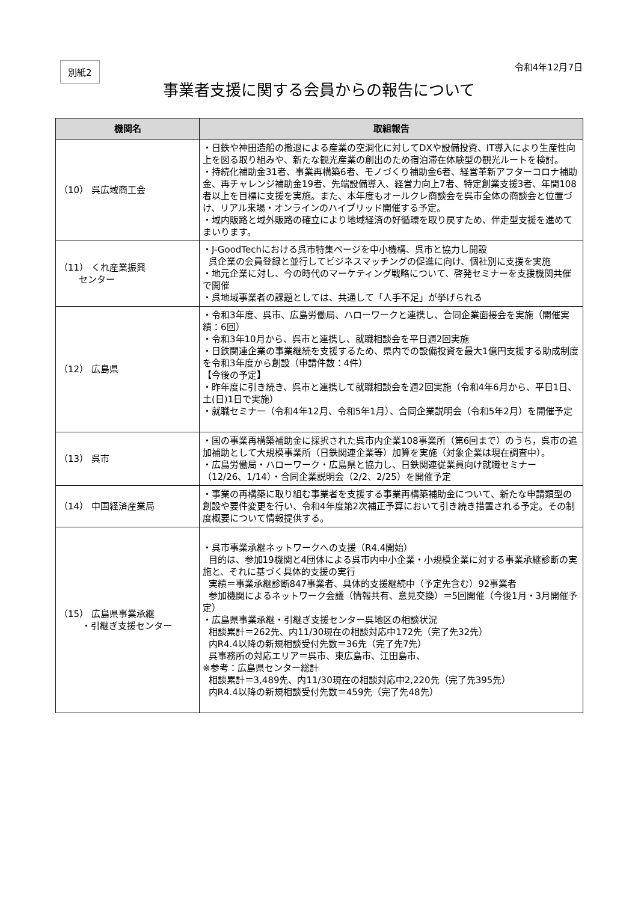別紙2
令和4年12月7日
事業者支援に関する会員からの報告について
| 機関名 | 取組報告 |
| --- | --- |
| （10） 呉広域商工会 | ・日鉄や神田造船の撤退による産業の空洞化に対してDXや設備投資、IT導入により生産性向上を図る取り組みや、新たな観光産業の創出のため宿泊滞在体験型の観光ルートを検討。 ・持続化補助金31者、事業再構築6者、モノづくり補助金6者、経営革新アフターコロナ補助金、再チャレンジ補助金19者、先端設備導入、経営力向上7者、特定創業支援3者、年間108者以上を目標に支援を実施。また、本年度もオールクレ商談会を呉市全体の商談会と位置づけ、リアル来場・オンラインのハイブリッド開催する予定。 ・域内販路と域外販路の確立により地域経済の好循環を取り戻すため、伴走型支援を進めてまいります。 |
| （11） くれ産業振興 センター | ・J-GoodTechにおける呉市特集ページを中小機構、呉市と協力し開設 呉企業の会員登録と並行してビジネスマッチングの促進に向け、個社別に支援を実施 ・地元企業に対し、今の時代のマーケティング戦略について、啓発セミナーを支援機関共催で開催 ・呉地域事業者の課題としては、共通して「人手不足」が挙げられる |
| （12） 広島県 | ・令和3年度、呉市、広島労働局、ハローワークと連携し、合同企業面接会を実施（開催実績：6回） ・令和3年10月から、呉市と連携し、就職相談会を平日週2回実施 ・日鉄関連企業の事業継続を支援するため、県内での設備投資を最大1億円支援する助成制度を令和3年度から創設（申請件数：4件） 【今後の予定】 ・昨年度に引き続き、呉市と連携して就職相談会を週2回実施（令和4年6月から、平日1日、土(日)1日で実施） ・就職セミナー（令和4年12月、令和5年1月）、合同企業説明会（令和5年2月）を開催予定 |
| （13） 呉市 | ・国の事業再構築補助金に採択された呉市内企業108事業所（第6回まで）のうち，呉市の追加補助として大規模事業所（日鉄関連企業等）加算を実施（対象企業は現在調査中）。 ・広島労働局・ハローワーク・広島県と協力し、日鉄関連従業員向け就職セミナー（12/26、1/14）・合同企業説明会（2/2、2/25）を開催予定 |
| （14） 中国経済産業局 | ・事業の再構築に取り組む事業者を支援する事業再構築補助金について、新たな申請類型の創設や要件変更を行い、令和4年度第2次補正予算において引き続き措置される予定。その制度概要について情報提供する。 |
| （15） 広島県事業承継 ・引継ぎ支援センター | ・呉市事業承継ネットワークへの支援（R4.4開始） 目的は、参加19機関と4団体による呉市内中小企業・小規模企業に対する事業承継診断の実施と、それに基づく具体的支援の実行 実績＝事業承継診断847事業者、具体的支援継続中（予定先含む）92事業者 参加機関によるネットワーク会議（情報共有、意見交換）＝5回開催（今後1月・3月開催予定） ・広島県事業承継・引継ぎ支援センター呉地区の相談状況 相談累計＝262先、内11/30現在の相談対応中172先（完了先32先） 内R4.4以降の新規相談受付先数＝36先（完了先7先） 呉事務所の対応エリア＝呉市、東広島市、江田島市、 ※参考：広島県センター総計 相談累計＝3,489先、内11/30現在の相談対応中2,220先（完了先395先） 内R4.4以降の新規相談受付先数＝459先（完了先48先） |